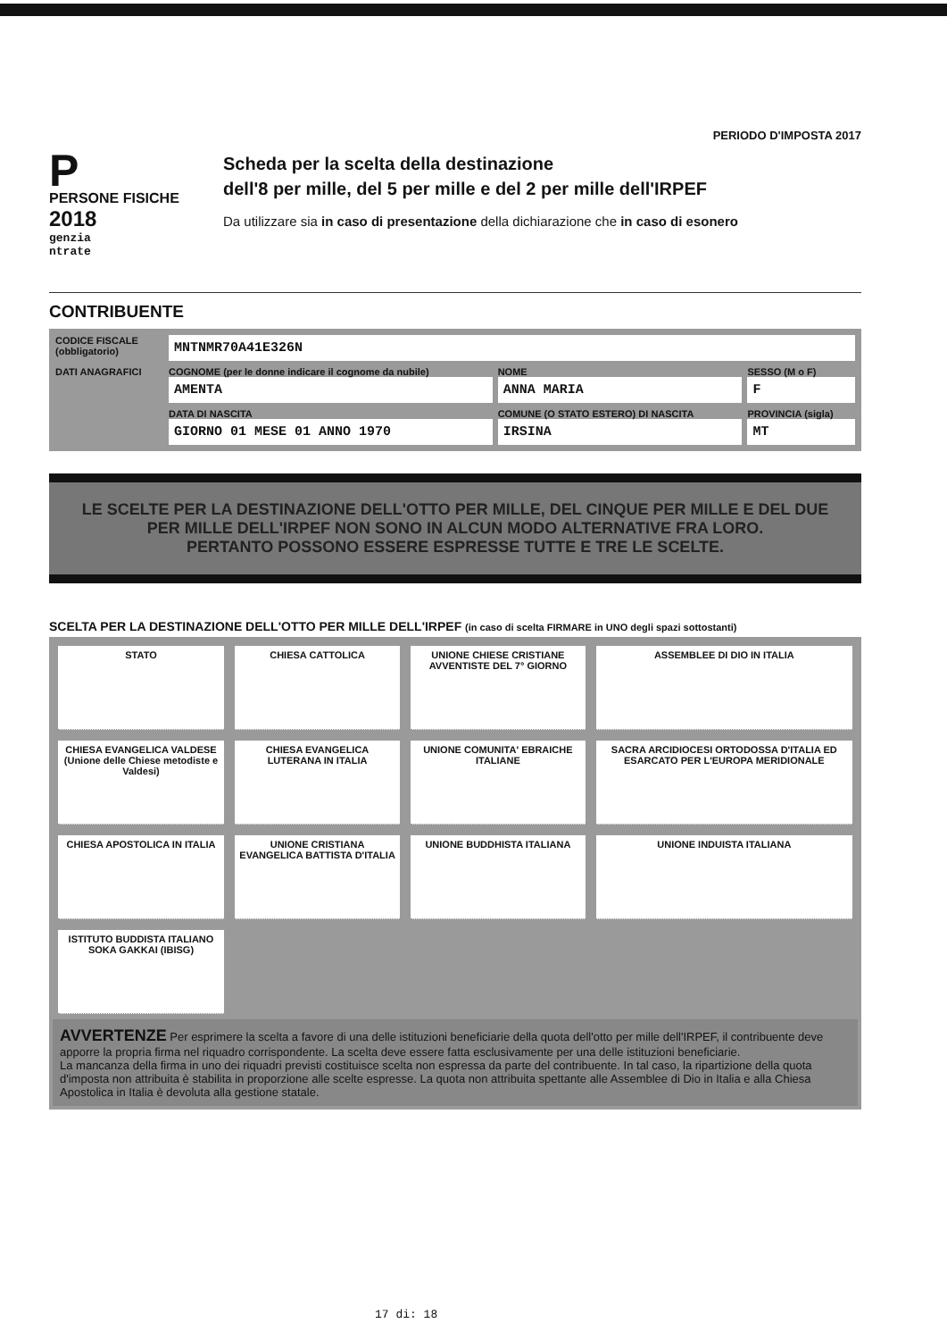PERIODO D'IMPOSTA 2017
P
PERSONE FISICHE
2018
genzia
ntrate
Scheda per la scelta della destinazione
dell'8 per mille, del 5 per mille e del 2 per mille dell'IRPEF
Da utilizzare sia in caso di presentazione della dichiarazione che in caso di esonero
CONTRIBUENTE
| CODICE FISCALE (obbligatorio) | MNTNMR70A41E326N | | |
| DATI ANAGRAFICI | COGNOME (per le donne indicare il cognome da nubile) AMENTA | NOME ANNA MARIA | SESSO (M o F) F |
| | DATA DI NASCITA GIORNO 01 MESE 01 ANNO 1970 | COMUNE (O STATO ESTERO) DI NASCITA IRSINA | PROVINCIA (sigla) MT |
LE SCELTE PER LA DESTINAZIONE DELL'OTTO PER MILLE, DEL CINQUE PER MILLE E DEL DUE PER MILLE DELL'IRPEF NON SONO IN ALCUN MODO ALTERNATIVE FRA LORO.
PERTANTO POSSONO ESSERE ESPRESSE TUTTE E TRE LE SCELTE.
SCELTA PER LA DESTINAZIONE DELL'OTTO PER MILLE DELL'IRPEF (in caso di scelta FIRMARE in UNO degli spazi sottostanti)
| STATO | CHIESA CATTOLICA | UNIONE CHIESE CRISTIANE AVVENTISTE DEL 7° GIORNO | ASSEMBLEE DI DIO IN ITALIA |
| CHIESA EVANGELICA VALDESE (Unione delle Chiese metodiste e Valdesi) | CHIESA EVANGELICA LUTERANA IN ITALIA | UNIONE COMUNITA' EBRAICHE ITALIANE | SACRA ARCIDIOCESI ORTODOSSA D'ITALIA ED ESARCATO PER L'EUROPA MERIDIONALE |
| CHIESA APOSTOLICA IN ITALIA | UNIONE CRISTIANA EVANGELICA BATTISTA D'ITALIA | UNIONE BUDDHISTA ITALIANA | UNIONE INDUISTA ITALIANA |
| ISTITUTO BUDDISTA ITALIANO SOKA GAKKAI (IBISG) | | | |
AVVERTENZE Per esprimere la scelta a favore di una delle istituzioni beneficiarie della quota dell'otto per mille dell'IRPEF, il contribuente deve apporre la propria firma nel riquadro corrispondente. La scelta deve essere fatta esclusivamente per una delle istituzioni beneficiarie.
La mancanza della firma in uno dei riquadri previsti costituisce scelta non espressa da parte del contribuente. In tal caso, la ripartizione della quota d'imposta non attribuita è stabilita in proporzione alle scelte espresse. La quota non attribuita spettante alle Assemblee di Dio in Italia e alla Chiesa Apostolica in Italia è devoluta alla gestione statale.
17 di: 18